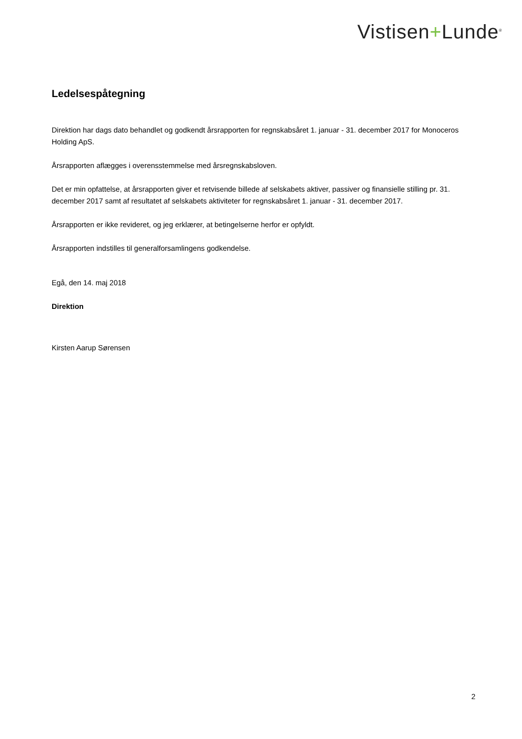Vistisen+Lunde<sup>®</sup>
Ledelsespåtegning
Direktion har dags dato behandlet og godkendt årsrapporten for regnskabsåret 1. januar - 31. december 2017 for Monoceros Holding ApS.
Årsrapporten aflægges i overensstemmelse med årsregnskabsloven.
Det er min opfattelse, at årsrapporten giver et retvisende billede af selskabets aktiver, passiver og finansielle stilling pr. 31. december 2017 samt af resultatet af selskabets aktiviteter for regnskabsåret 1. januar - 31. december 2017.
Årsrapporten er ikke revideret, og jeg erklærer, at betingelserne herfor er opfyldt.
Årsrapporten indstilles til generalforsamlingens godkendelse.
Egå, den 14. maj 2018
Direktion
Kirsten Aarup Sørensen
2